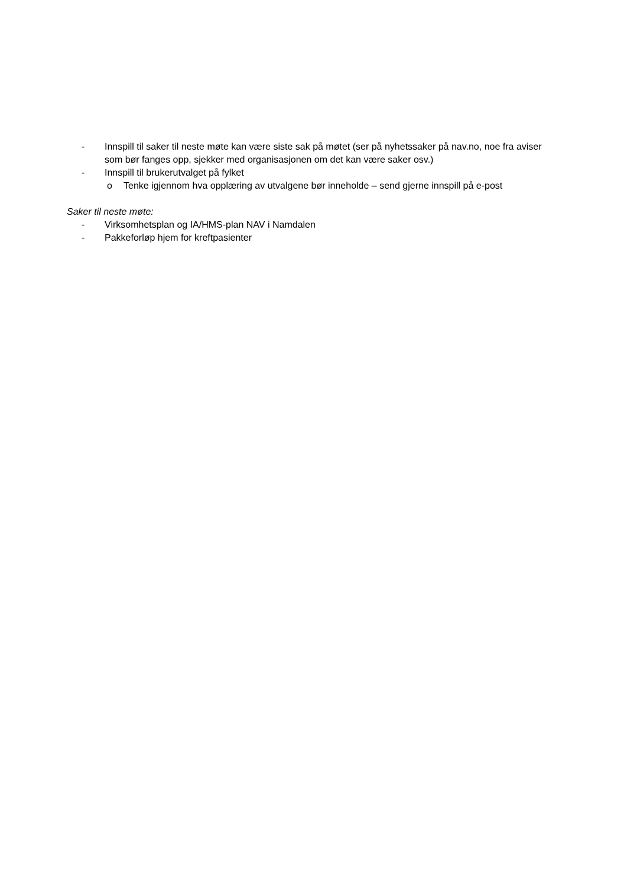- Innspill til saker til neste møte kan være siste sak på møtet (ser på nyhetssaker på nav.no, noe fra aviser som bør fanges opp, sjekker med organisasjonen om det kan være saker osv.)
- Innspill til brukerutvalget på fylket
o Tenke igjennom hva opplæring av utvalgene bør inneholde – send gjerne innspill på e-post
Saker til neste møte:
- Virksomhetsplan og IA/HMS-plan NAV i Namdalen
- Pakkeforløp hjem for kreftpasienter